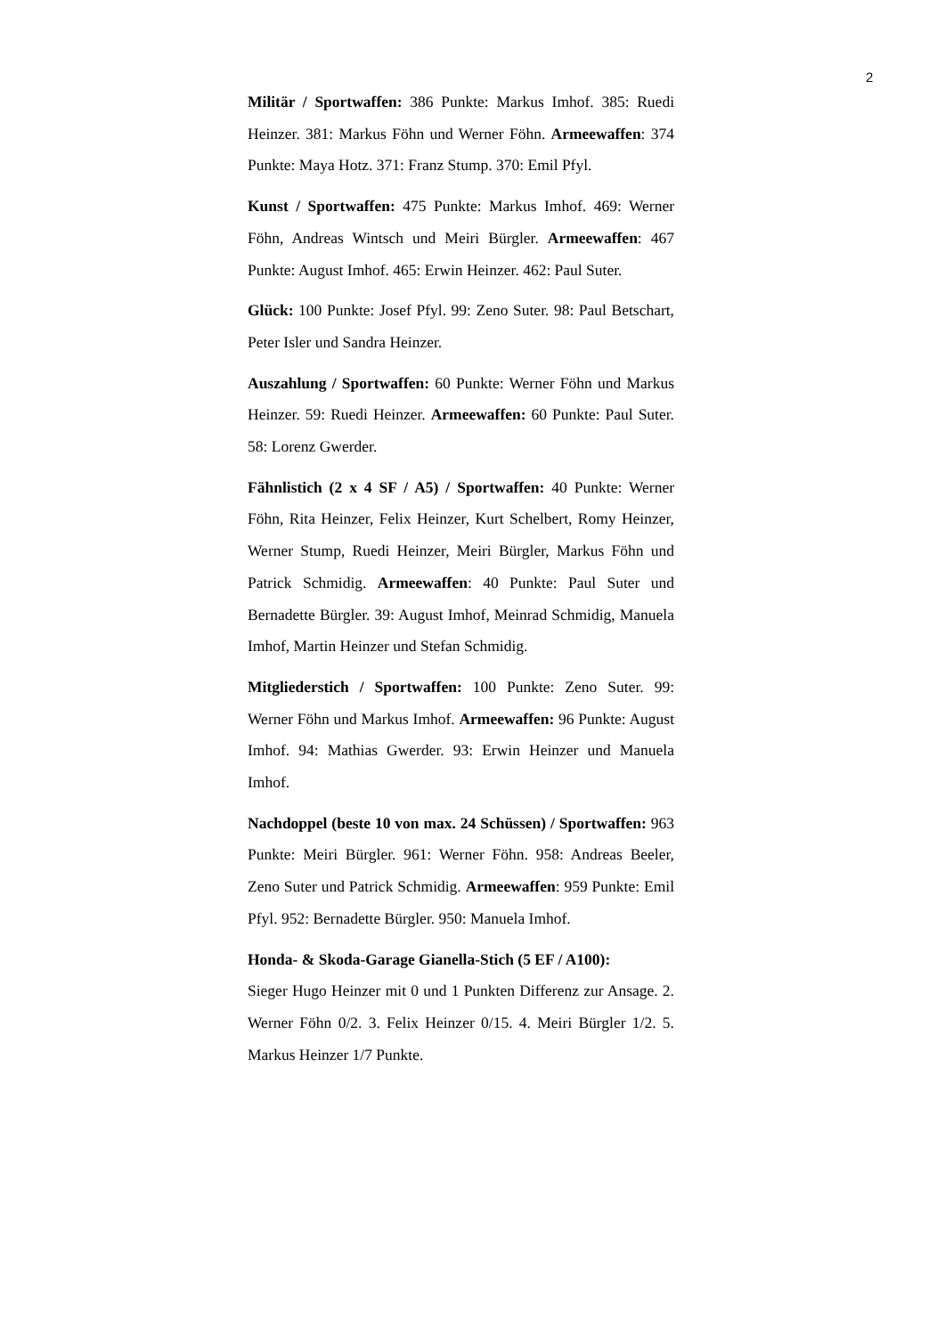2
Militär / Sportwaffen: 386 Punkte: Markus Imhof. 385: Ruedi Heinzer. 381: Markus Föhn und Werner Föhn. Armeewaffen: 374 Punkte: Maya Hotz. 371: Franz Stump. 370: Emil Pfyl.
Kunst / Sportwaffen: 475 Punkte: Markus Imhof. 469: Werner Föhn, Andreas Wintsch und Meiri Bürgler. Armeewaffen: 467 Punkte: August Imhof. 465: Erwin Heinzer. 462: Paul Suter.
Glück: 100 Punkte: Josef Pfyl. 99: Zeno Suter. 98: Paul Betschart, Peter Isler und Sandra Heinzer.
Auszahlung / Sportwaffen: 60 Punkte: Werner Föhn und Markus Heinzer. 59: Ruedi Heinzer. Armeewaffen: 60 Punkte: Paul Suter. 58: Lorenz Gwerder.
Fähnlistich (2 x 4 SF / A5) / Sportwaffen: 40 Punkte: Werner Föhn, Rita Heinzer, Felix Heinzer, Kurt Schelbert, Romy Heinzer, Werner Stump, Ruedi Heinzer, Meiri Bürgler, Markus Föhn und Patrick Schmidig. Armeewaffen: 40 Punkte: Paul Suter und Bernadette Bürgler. 39: August Imhof, Meinrad Schmidig, Manuela Imhof, Martin Heinzer und Stefan Schmidig.
Mitgliederstich / Sportwaffen: 100 Punkte: Zeno Suter. 99: Werner Föhn und Markus Imhof. Armeewaffen: 96 Punkte: August Imhof. 94: Mathias Gwerder. 93: Erwin Heinzer und Manuela Imhof.
Nachdoppel (beste 10 von max. 24 Schüssen) / Sportwaffen: 963 Punkte: Meiri Bürgler. 961: Werner Föhn. 958: Andreas Beeler, Zeno Suter und Patrick Schmidig. Armeewaffen: 959 Punkte: Emil Pfyl. 952: Bernadette Bürgler. 950: Manuela Imhof.
Honda- & Skoda-Garage Gianella-Stich (5 EF / A100):
Sieger Hugo Heinzer mit 0 und 1 Punkten Differenz zur Ansage. 2. Werner Föhn 0/2. 3. Felix Heinzer 0/15. 4. Meiri Bürgler 1/2. 5. Markus Heinzer 1/7 Punkte.